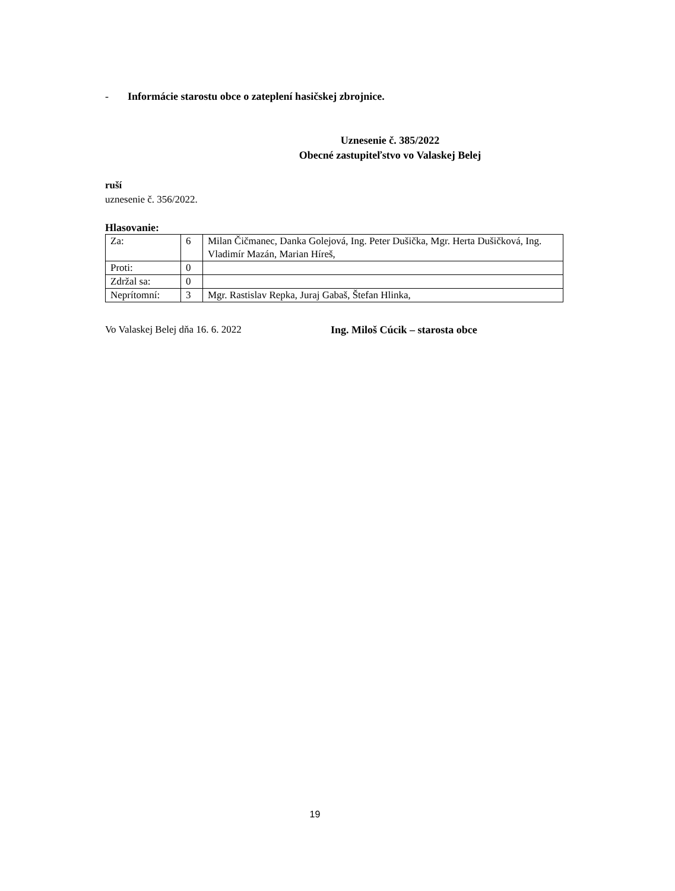- Informácie starostu obce o zateplení hasičskej zbrojnice.
Uznesenie č. 385/2022
Obecné zastupiteľstvo vo Valaskej Belej
ruší
uznesenie č. 356/2022.
Hlasovanie:
| Za: | 6 | Milan Čičmanec, Danka Golejová, Ing. Peter Dušička, Mgr. Herta Dušičková, Ing. Vladimír Mazán, Marian Híreš, |
| Proti: | 0 | |
| Zdržal sa: | 0 | |
| Neprítomní: | 3 | Mgr. Rastislav Repka, Juraj Gabaš, Štefan Hlinka, |
Vo Valaskej Belej dňa 16. 6. 2022 Ing. Miloš Cúcik – starosta obce
19